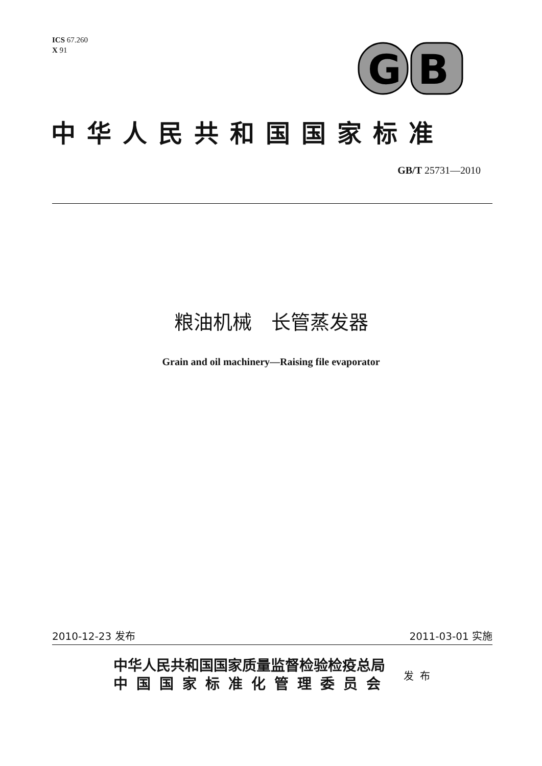ICS 67.260
X 91
G
B
中华人民共和国国家标准
GB/T 25731—2010
粮油机械　长管蒸发器
Grain and oil machinery—Raising file evaporator
2010-12-23 发布 2011-03-01 实施
中华人民共和国国家质量监督检验检疫总局
中国国家标准化管理委员会
发布